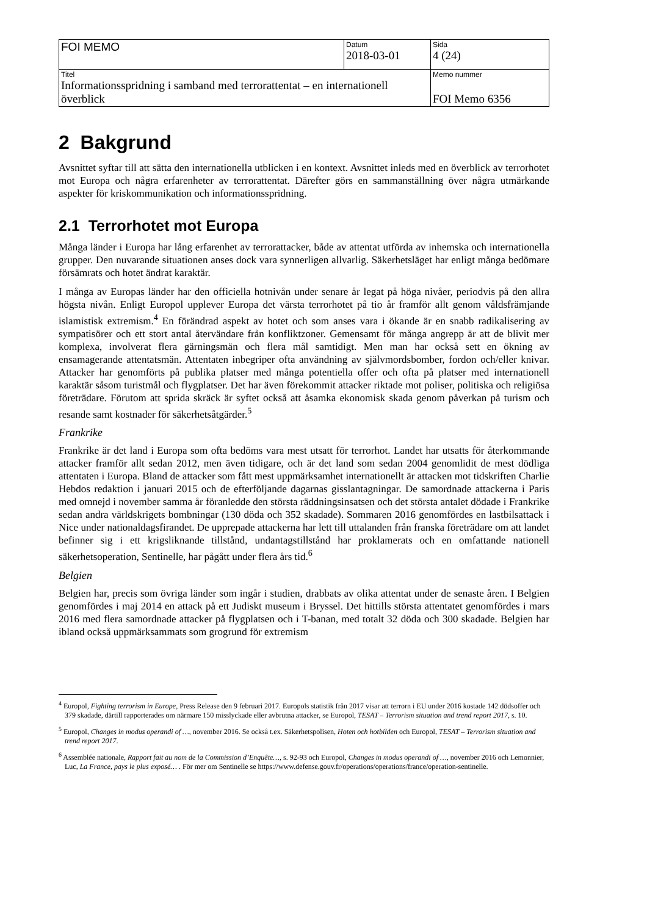| FOI MEMO | Datum 2018-03-01 | Sida 4 (24) |
| Titel Informationsspridning i samband med terrorattentat – en internationell överblick | | Memo nummer FOI Memo 6356 |
2 Bakgrund
Avsnittet syftar till att sätta den internationella utblicken i en kontext. Avsnittet inleds med en överblick av terrorhotet mot Europa och några erfarenheter av terrorattentat. Därefter görs en sammanställning över några utmärkande aspekter för kriskommunikation och informationsspridning.
2.1 Terrorhotet mot Europa
Många länder i Europa har lång erfarenhet av terrorattacker, både av attentat utförda av inhemska och internationella grupper. Den nuvarande situationen anses dock vara synnerligen allvarlig. Säkerhetsläget har enligt många bedömare försämrats och hotet ändrat karaktär.
I många av Europas länder har den officiella hotnivån under senare år legat på höga nivåer, periodvis på den allra högsta nivån. Enligt Europol upplever Europa det värsta terrorhotet på tio år framför allt genom våldsfrämjande islamistisk extremism.<sup>4</sup> En förändrad aspekt av hotet och som anses vara i ökande är en snabb radikalisering av sympatisörer och ett stort antal återvändare från konfliktzoner. Gemensamt för många angrepp är att de blivit mer komplexa, involverat flera gärningsmän och flera mål samtidigt. Men man har också sett en ökning av ensamagerande attentatsmän. Attentaten inbegriper ofta användning av självmordsbomber, fordon och/eller knivar. Attacker har genomförts på publika platser med många potentiella offer och ofta på platser med internationell karaktär såsom turistmål och flygplatser. Det har även förekommit attacker riktade mot poliser, politiska och religiösa företrädare. Förutom att sprida skräck är syftet också att åsamka ekonomisk skada genom påverkan på turism och resande samt kostnader för säkerhetsåtgärder.<sup>5</sup>
Frankrike
Frankrike är det land i Europa som ofta bedöms vara mest utsatt för terrorhot. Landet har utsatts för återkommande attacker framför allt sedan 2012, men även tidigare, och är det land som sedan 2004 genomlidit de mest dödliga attentaten i Europa. Bland de attacker som fått mest uppmärksamhet internationellt är attacken mot tidskriften Charlie Hebdos redaktion i januari 2015 och de efterföljande dagarnas gisslantagningar. De samordnade attackerna i Paris med omnejd i november samma år föranledde den största räddningsinsatsen och det största antalet dödade i Frankrike sedan andra världskrigets bombningar (130 döda och 352 skadade). Sommaren 2016 genomfördes en lastbilsattack i Nice under nationaldagsfirandet. De upprepade attackerna har lett till uttalanden från franska företrädare om att landet befinner sig i ett krigsliknande tillstånd, undantagstillstånd har proklamerats och en omfattande nationell säkerhetsoperation, Sentinelle, har pågått under flera års tid.<sup>6</sup>
Belgien
Belgien har, precis som övriga länder som ingår i studien, drabbats av olika attentat under de senaste åren. I Belgien genomfördes i maj 2014 en attack på ett Judiskt museum i Bryssel. Det hittills största attentatet genomfördes i mars 2016 med flera samordnade attacker på flygplatsen och i T-banan, med totalt 32 döda och 300 skadade. Belgien har ibland också uppmärksammats som grogrund för extremism
<sup>4</sup> Europol, Fighting terrorism in Europe, Press Release den 9 februari 2017. Europols statistik från 2017 visar att terrorn i EU under 2016 kostade 142 dödsoffer och 379 skadade, därtill rapporterades om närmare 150 misslyckade eller avbrutna attacker, se Europol, TESAT – Terrorism situation and trend report 2017, s. 10.
<sup>5</sup> Europol, Changes in modus operandi of …, november 2016. Se också t.ex. Säkerhetspolisen, Hoten och hotbilden och Europol, TESAT – Terrorism situation and trend report 2017.
<sup>6</sup> Assemblée nationale, Rapport fait au nom de la Commission d’Enquête…, s. 92-93 och Europol, Changes in modus operandi of …, november 2016 och Lemonnier, Luc, La France, pays le plus exposé… . För mer om Sentinelle se https://www.defense.gouv.fr/operations/operations/france/operation-sentinelle.